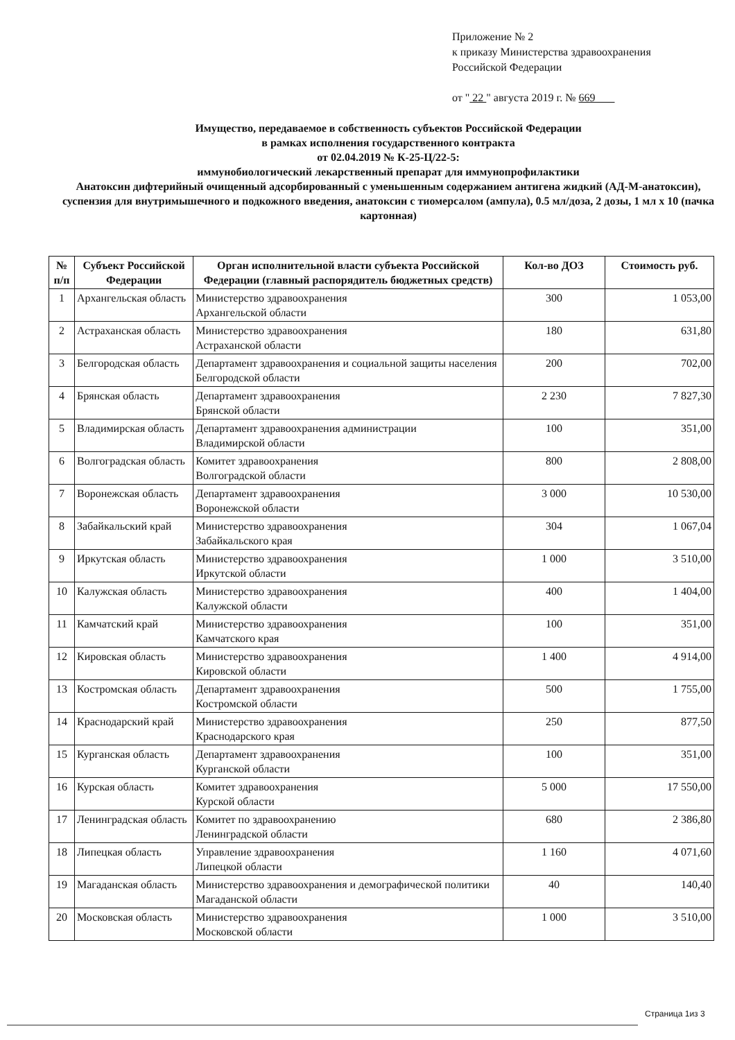Приложение № 2
к приказу Министерства здравоохранения
Российской Федерации
от " 22 " августа 2019 г. № 669
Имущество, передаваемое в собственность субъектов Российской Федерации
в рамках исполнения государственного контракта
от 02.04.2019 № К-25-Ц/22-5:
иммунобиологический лекарственный препарат для иммунопрофилактики
Анатоксин дифтерийный очищенный адсорбированный с уменьшенным содержанием антигена жидкий (АД-М-анатоксин), суспензия для внутримышечного и подкожного введения, анатоксин с тиомерсалом (ампула), 0.5 мл/доза, 2 дозы, 1 мл х 10 (пачка картонная)
| № п/п | Субъект Российской Федерации | Орган исполнительной власти субъекта Российской Федерации (главный распорядитель бюджетных средств) | Кол-во ДОЗ | Стоимость руб. |
| --- | --- | --- | --- | --- |
| 1 | Архангельская область | Министерство здравоохранения Архангельской области | 300 | 1 053,00 |
| 2 | Астраханская область | Министерство здравоохранения Астраханской области | 180 | 631,80 |
| 3 | Белгородская область | Департамент здравоохранения и социальной защиты населения Белгородской области | 200 | 702,00 |
| 4 | Брянская область | Департамент здравоохранения Брянской области | 2 230 | 7 827,30 |
| 5 | Владимирская область | Департамент здравоохранения администрации Владимирской области | 100 | 351,00 |
| 6 | Волгоградская область | Комитет здравоохранения Волгоградской области | 800 | 2 808,00 |
| 7 | Воронежская область | Департамент здравоохранения Воронежской области | 3 000 | 10 530,00 |
| 8 | Забайкальский край | Министерство здравоохранения Забайкальского края | 304 | 1 067,04 |
| 9 | Иркутская область | Министерство здравоохранения Иркутской области | 1 000 | 3 510,00 |
| 10 | Калужская область | Министерство здравоохранения Калужской области | 400 | 1 404,00 |
| 11 | Камчатский край | Министерство здравоохранения Камчатского края | 100 | 351,00 |
| 12 | Кировская область | Министерство здравоохранения Кировской области | 1 400 | 4 914,00 |
| 13 | Костромская область | Департамент здравоохранения Костромской области | 500 | 1 755,00 |
| 14 | Краснодарский край | Министерство здравоохранения Краснодарского края | 250 | 877,50 |
| 15 | Курганская область | Департамент здравоохранения Курганской области | 100 | 351,00 |
| 16 | Курская область | Комитет здравоохранения Курской области | 5 000 | 17 550,00 |
| 17 | Ленинградская область | Комитет по здравоохранению Ленинградской области | 680 | 2 386,80 |
| 18 | Липецкая область | Управление здравоохранения Липецкой области | 1 160 | 4 071,60 |
| 19 | Магаданская область | Министерство здравоохранения и демографической политики Магаданской области | 40 | 140,40 |
| 20 | Московская область | Министерство здравоохранения Московской области | 1 000 | 3 510,00 |
Страница 1из 3